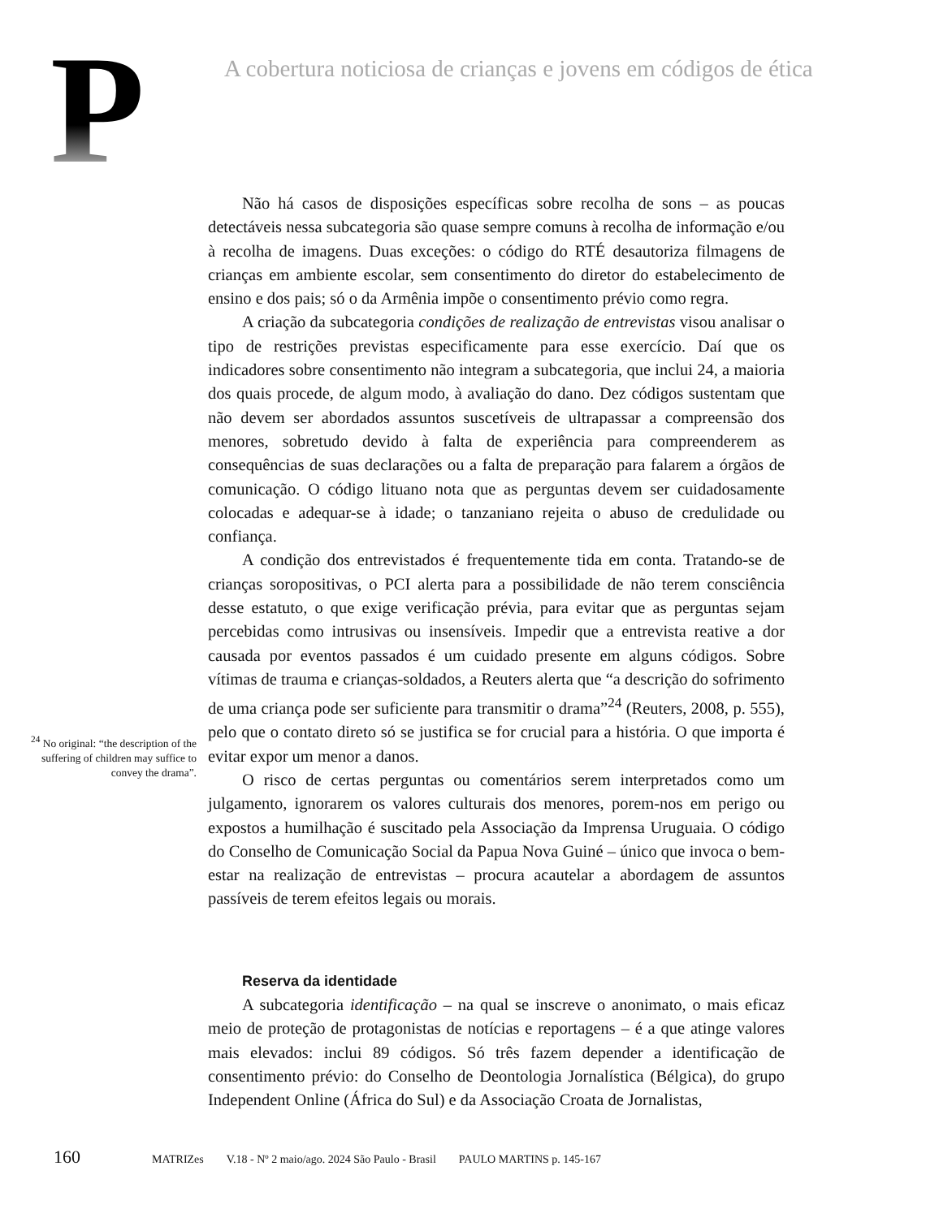P
A cobertura noticiosa de crianças e jovens em códigos de ética
<sup>24</sup> No original: “the description of the suffering of children may suffice to convey the drama”.
Não há casos de disposições específicas sobre recolha de sons – as poucas detectáveis nessa subcategoria são quase sempre comuns à recolha de informação e/ou à recolha de imagens. Duas exceções: o código do RTÉ desautoriza filmagens de crianças em ambiente escolar, sem consentimento do diretor do estabelecimento de ensino e dos pais; só o da Armênia impõe o consentimento prévio como regra.
A criação da subcategoria condições de realização de entrevistas visou analisar o tipo de restrições previstas especificamente para esse exercício. Daí que os indicadores sobre consentimento não integram a subcategoria, que inclui 24, a maioria dos quais procede, de algum modo, à avaliação do dano. Dez códigos sustentam que não devem ser abordados assuntos suscetíveis de ultrapassar a compreensão dos menores, sobretudo devido à falta de experiência para compreenderem as consequências de suas declarações ou a falta de preparação para falarem a órgãos de comunicação. O código lituano nota que as perguntas devem ser cuidadosamente colocadas e adequar-se à idade; o tanzaniano rejeita o abuso de credulidade ou confiança.
A condição dos entrevistados é frequentemente tida em conta. Tratando-se de crianças soropositivas, o PCI alerta para a possibilidade de não terem consciência desse estatuto, o que exige verificação prévia, para evitar que as perguntas sejam percebidas como intrusivas ou insensíveis. Impedir que a entrevista reative a dor causada por eventos passados é um cuidado presente em alguns códigos. Sobre vítimas de trauma e crianças-soldados, a Reuters alerta que “a descrição do sofrimento de uma criança pode ser suficiente para transmitir o drama”<sup>24</sup> (Reuters, 2008, p. 555), pelo que o contato direto só se justifica se for crucial para a história. O que importa é evitar expor um menor a danos.
O risco de certas perguntas ou comentários serem interpretados como um julgamento, ignorarem os valores culturais dos menores, porem-nos em perigo ou expostos a humilhação é suscitado pela Associação da Imprensa Uruguaia. O código do Conselho de Comunicação Social da Papua Nova Guiné – único que invoca o bem-estar na realização de entrevistas – procura acautelar a abordagem de assuntos passíveis de terem efeitos legais ou morais.
Reserva da identidade
A subcategoria identificação – na qual se inscreve o anonimato, o mais eficaz meio de proteção de protagonistas de notícias e reportagens – é a que atinge valores mais elevados: inclui 89 códigos. Só três fazem depender a identificação de consentimento prévio: do Conselho de Deontologia Jornalística (Bélgica), do grupo Independent Online (África do Sul) e da Associação Croata de Jornalistas,
160 MATRIZes V.18 - Nº 2 maio/ago. 2024 São Paulo - Brasil PAULO MARTINS p. 145-167